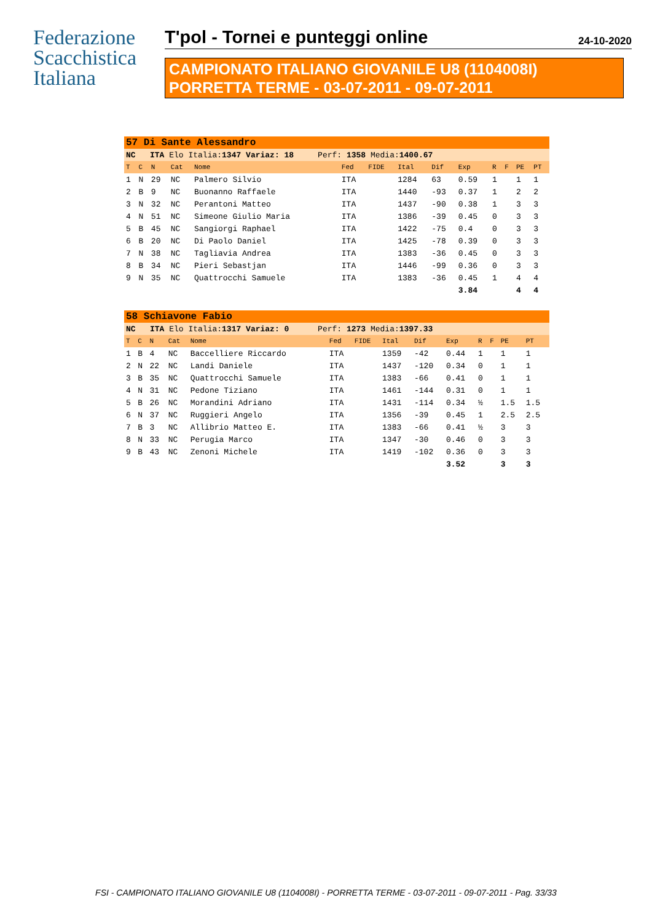Federazione
Scacchistica
Italiana
T'pol - Tornei e punteggi online 24-10-2020
CAMPIONATO ITALIANO GIOVANILE U8 (1104008I)
PORRETTA TERME - 03-07-2011 - 09-07-2011
| 57 Di Sante Alessandro | | | | | | | | | | | | | |
| NC ITA Elo Italia: 1347 Variaz: 18 Perf: 1358 Media: 1400.67 | | | | | | | | | | | | | |
| T | C | N | Cat | Nome | Fed | FIDE | Ital | Dif | Exp | R | F | PE | PT |
| 1 | N | 29 | NC | Palmero Silvio | ITA | | 1284 | 63 | 0.59 | 1 | | 1 | 1 |
| 2 | B | 9 | NC | Buonanno Raffaele | ITA | | 1440 | -93 | 0.37 | 1 | | 2 | 2 |
| 3 | N | 32 | NC | Perantoni Matteo | ITA | | 1437 | -90 | 0.38 | 1 | | 3 | 3 |
| 4 | N | 51 | NC | Simeone Giulio Maria | ITA | | 1386 | -39 | 0.45 | 0 | | 3 | 3 |
| 5 | B | 45 | NC | Sangiorgi Raphael | ITA | | 1422 | -75 | 0.4 | 0 | | 3 | 3 |
| 6 | B | 20 | NC | Di Paolo Daniel | ITA | | 1425 | -78 | 0.39 | 0 | | 3 | 3 |
| 7 | N | 38 | NC | Tagliavia Andrea | ITA | | 1383 | -36 | 0.45 | 0 | | 3 | 3 |
| 8 | B | 34 | NC | Pieri Sebastjan | ITA | | 1446 | -99 | 0.36 | 0 | | 3 | 3 |
| 9 | N | 35 | NC | Quattrocchi Samuele | ITA | | 1383 | -36 | 0.45 | 1 | | 4 | 4 |
| | | | | | | | | | 3.84 | | | 4 | 4 |
| 58 Schiavone Fabio | | | | | | | | | | | | | |
| NC ITA Elo Italia: 1317 Variaz: 0 Perf: 1273 Media: 1397.33 | | | | | | | | | | | | | |
| T | C | N | Cat | Nome | Fed | FIDE | Ital | Dif | Exp | R | F | PE | PT |
| 1 | B | 4 | NC | Baccelliere Riccardo | ITA | | 1359 | -42 | 0.44 | 1 | | 1 | 1 |
| 2 | N | 22 | NC | Landi Daniele | ITA | | 1437 | -120 | 0.34 | 0 | | 1 | 1 |
| 3 | B | 35 | NC | Quattrocchi Samuele | ITA | | 1383 | -66 | 0.41 | 0 | | 1 | 1 |
| 4 | N | 31 | NC | Pedone Tiziano | ITA | | 1461 | -144 | 0.31 | 0 | | 1 | 1 |
| 5 | B | 26 | NC | Morandini Adriano | ITA | | 1431 | -114 | 0.34 | ½ | | 1.5 | 1.5 |
| 6 | N | 37 | NC | Ruggieri Angelo | ITA | | 1356 | -39 | 0.45 | 1 | | 2.5 | 2.5 |
| 7 | B | 3 | NC | Allibrio Matteo E. | ITA | | 1383 | -66 | 0.41 | ½ | | 3 | 3 |
| 8 | N | 33 | NC | Perugia Marco | ITA | | 1347 | -30 | 0.46 | 0 | | 3 | 3 |
| 9 | B | 43 | NC | Zenoni Michele | ITA | | 1419 | -102 | 0.36 | 0 | | 3 | 3 |
| | | | | | | | | | 3.52 | | | 3 | 3 |
FSI - CAMPIONATO ITALIANO GIOVANILE U8 (1104008I) - PORRETTA TERME - 03-07-2011 - 09-07-2011 - Pag. 33/33